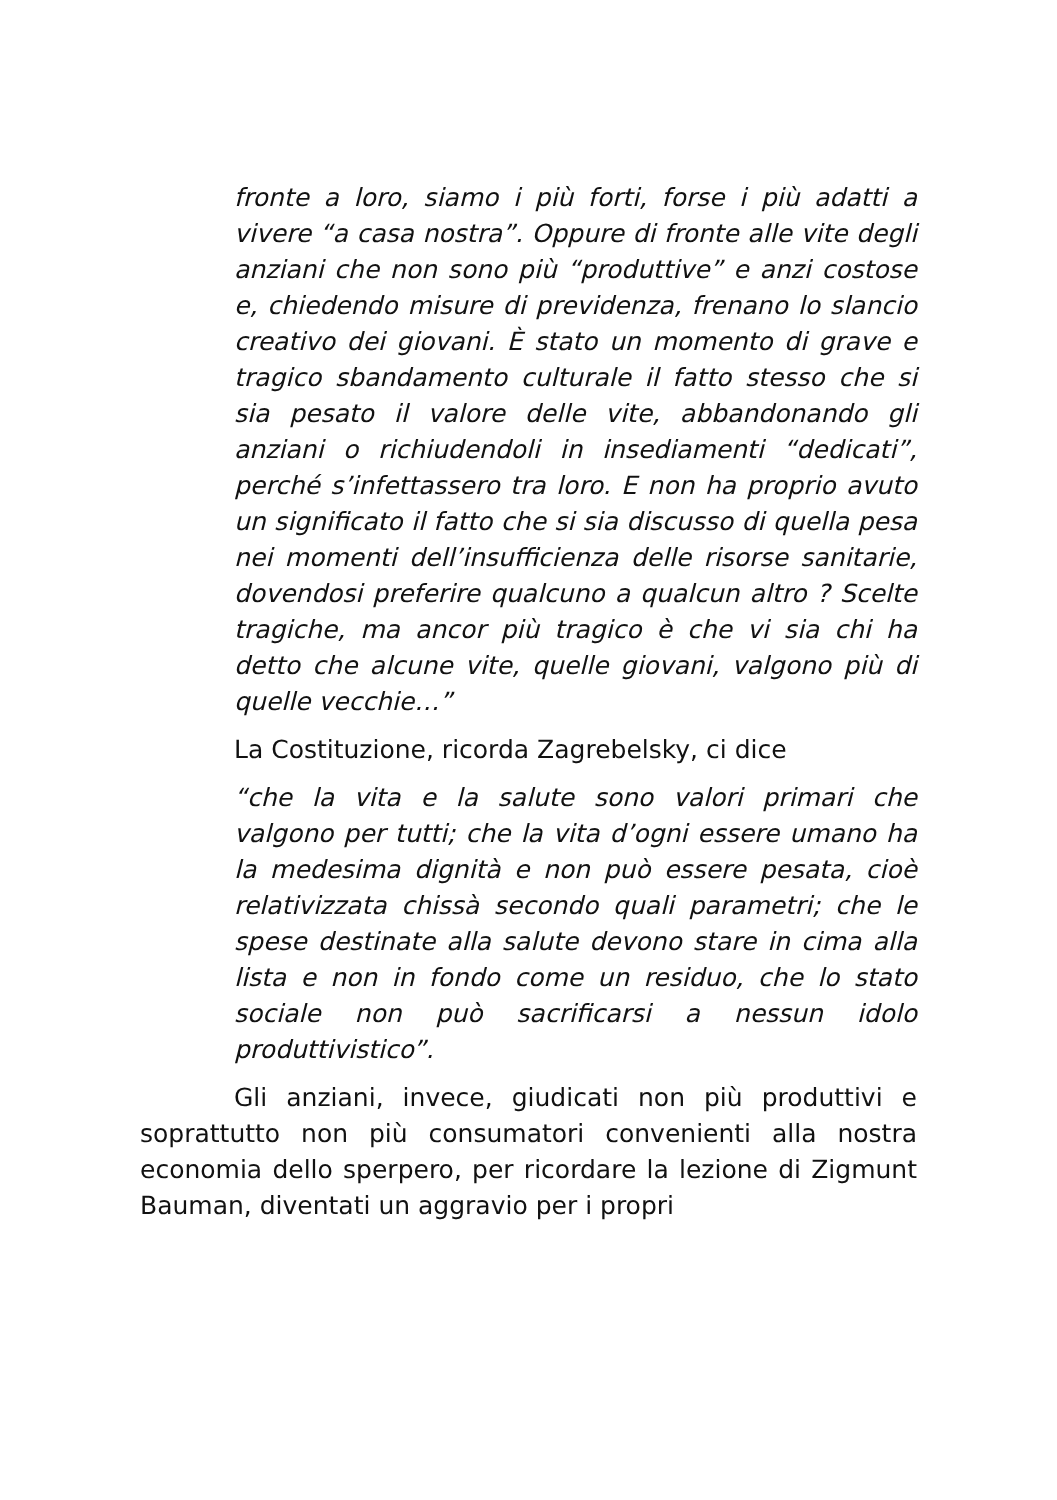fronte a loro, siamo i più forti, forse i più adatti a vivere “a casa nostra”. Oppure di fronte alle vite degli anziani che non sono più “produttive” e anzi costose e, chiedendo misure di previdenza, frenano lo slancio creativo dei giovani. È stato un momento di grave e tragico sbandamento culturale il fatto stesso che si sia pesato il valore delle vite, abbandonando gli anziani o richiudendoli in insediamenti “dedicati”, perché s’infettassero tra loro. E non ha proprio avuto un significato il fatto che si sia discusso di quella pesa nei momenti dell’insufficienza delle risorse sanitarie, dovendosi preferire qualcuno a qualcun altro ? Scelte tragiche, ma ancor più tragico è che vi sia chi ha detto che alcune vite, quelle giovani, valgono più di quelle vecchie…”
La Costituzione, ricorda Zagrebelsky, ci dice
“che la vita e la salute sono valori primari che valgono per tutti; che la vita d’ogni essere umano ha la medesima dignità e non può essere pesata, cioè relativizzata chissà secondo quali parametri; che le spese destinate alla salute devono stare in cima alla lista e non in fondo come un residuo, che lo stato sociale non può sacrificarsi a nessun idolo produttivistico”.
Gli anziani, invece, giudicati non più produttivi e soprattutto non più consumatori convenienti alla nostra economia dello sperpero, per ricordare la lezione di Zigmunt Bauman, diventati un aggravio per i propri